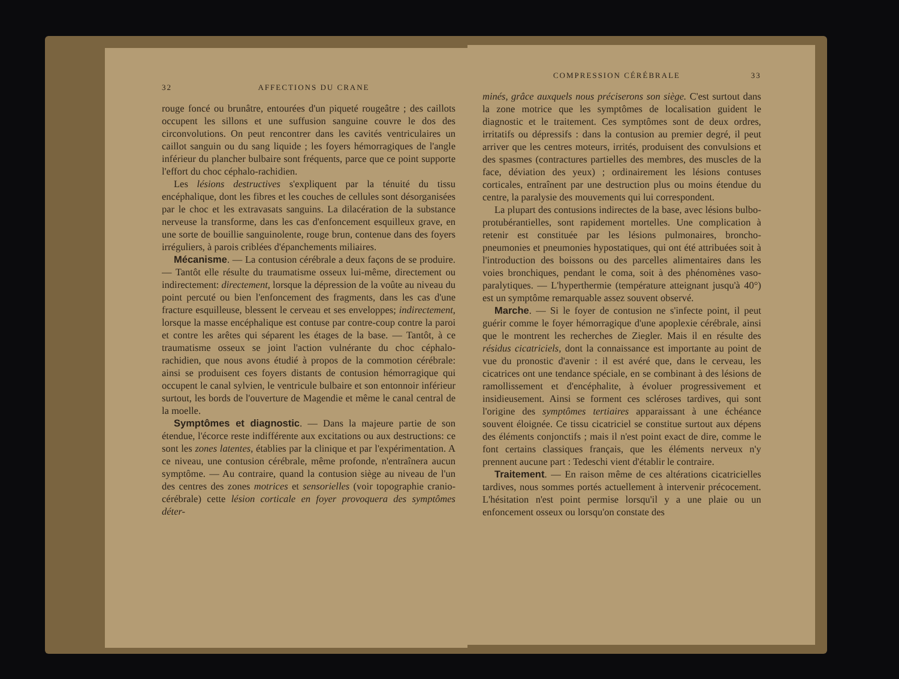32 AFFECTIONS DU CRANE
rouge foncé ou brunâtre, entourées d'un piqueté rougeâtre ; des caillots occupent les sillons et une suffusion sanguine couvre le dos des circonvolutions. On peut rencontrer dans les cavités ventriculaires un caillot sanguin ou du sang liquide ; les foyers hémorragiques de l'angle inférieur du plancher bulbaire sont fréquents, parce que ce point supporte l'effort du choc céphalo-rachidien.
Les lésions destructives s'expliquent par la ténuité du tissu encéphalique, dont les fibres et les couches de cellules sont désorganisées par le choc et les extravasats sanguins. La dilacération de la substance nerveuse la transforme, dans les cas d'enfoncement esquilleux grave, en une sorte de bouillie sanguinolente, rouge brun, contenue dans des foyers irréguliers, à parois criblées d'épanchements miliaires.
Mécanisme. — La contusion cérébrale a deux façons de se produire. — Tantôt elle résulte du traumatisme osseux lui-même, directement ou indirectement: directement, lorsque la dépression de la voûte au niveau du point percuté ou bien l'enfoncement des fragments, dans les cas d'une fracture esquilleuse, blessent le cerveau et ses enveloppes; indirectement, lorsque la masse encéphalique est contuse par contre-coup contre la paroi et contre les arêtes qui séparent les étages de la base. — Tantôt, à ce traumatisme osseux se joint l'action vulnérante du choc céphalo-rachidien, que nous avons étudié à propos de la commotion cérébrale: ainsi se produisent ces foyers distants de contusion hémorragique qui occupent le canal sylvien, le ventricule bulbaire et son entonnoir inférieur surtout, les bords de l'ouverture de Magendie et même le canal central de la moelle.
Symptômes et diagnostic. — Dans la majeure partie de son étendue, l'écorce reste indifférente aux excitations ou aux destructions: ce sont les zones latentes, établies par la clinique et par l'expérimentation. A ce niveau, une contusion cérébrale, même profonde, n'entraînera aucun symptôme. — Au contraire, quand la contusion siège au niveau de l'un des centres des zones motrices et sensorielles (voir topographie cranio-cérébrale) cette lésion corticale en foyer provoquera des symptômes déter-
COMPRESSION CÉRÉBRALE 33
minés, grâce auxquels nous préciserons son siège. C'est surtout dans la zone motrice que les symptômes de localisation guident le diagnostic et le traitement. Ces symptômes sont de deux ordres, irritatifs ou dépressifs : dans la contusion au premier degré, il peut arriver que les centres moteurs, irrités, produisent des convulsions et des spasmes (contractures partielles des membres, des muscles de la face, déviation des yeux) ; ordinairement les lésions contuses corticales, entraînent par une destruction plus ou moins étendue du centre, la paralysie des mouvements qui lui correspondent.
La plupart des contusions indirectes de la base, avec lésions bulbo-protubérantielles, sont rapidement mortelles. Une complication à retenir est constituée par les lésions pulmonaires, broncho-pneumonies et pneumonies hypostatiques, qui ont été attribuées soit à l'introduction des boissons ou des parcelles alimentaires dans les voies bronchiques, pendant le coma, soit à des phénomènes vaso-paralytiques. — L'hyperthermie (température atteignant jusqu'à 40°) est un symptôme remarquable assez souvent observé.
Marche. — Si le foyer de contusion ne s'infecte point, il peut guérir comme le foyer hémorragique d'une apoplexie cérébrale, ainsi que le montrent les recherches de Ziegler. Mais il en résulte des résidus cicatriciels, dont la connaissance est importante au point de vue du pronostic d'avenir : il est avéré que, dans le cerveau, les cicatrices ont une tendance spéciale, en se combinant à des lésions de ramollissement et d'encéphalite, à évoluer progressivement et insidieusement. Ainsi se forment ces scléroses tardives, qui sont l'origine des symptômes tertiaires apparaissant à une échéance souvent éloignée. Ce tissu cicatriciel se constitue surtout aux dépens des éléments conjonctifs ; mais il n'est point exact de dire, comme le font certains classiques français, que les éléments nerveux n'y prennent aucune part : Tedeschi vient d'établir le contraire.
Traitement. — En raison même de ces altérations cicatricielles tardives, nous sommes portés actuellement à intervenir précocement. L'hésitation n'est point permise lorsqu'il y a une plaie ou un enfoncement osseux ou lorsqu'on constate des